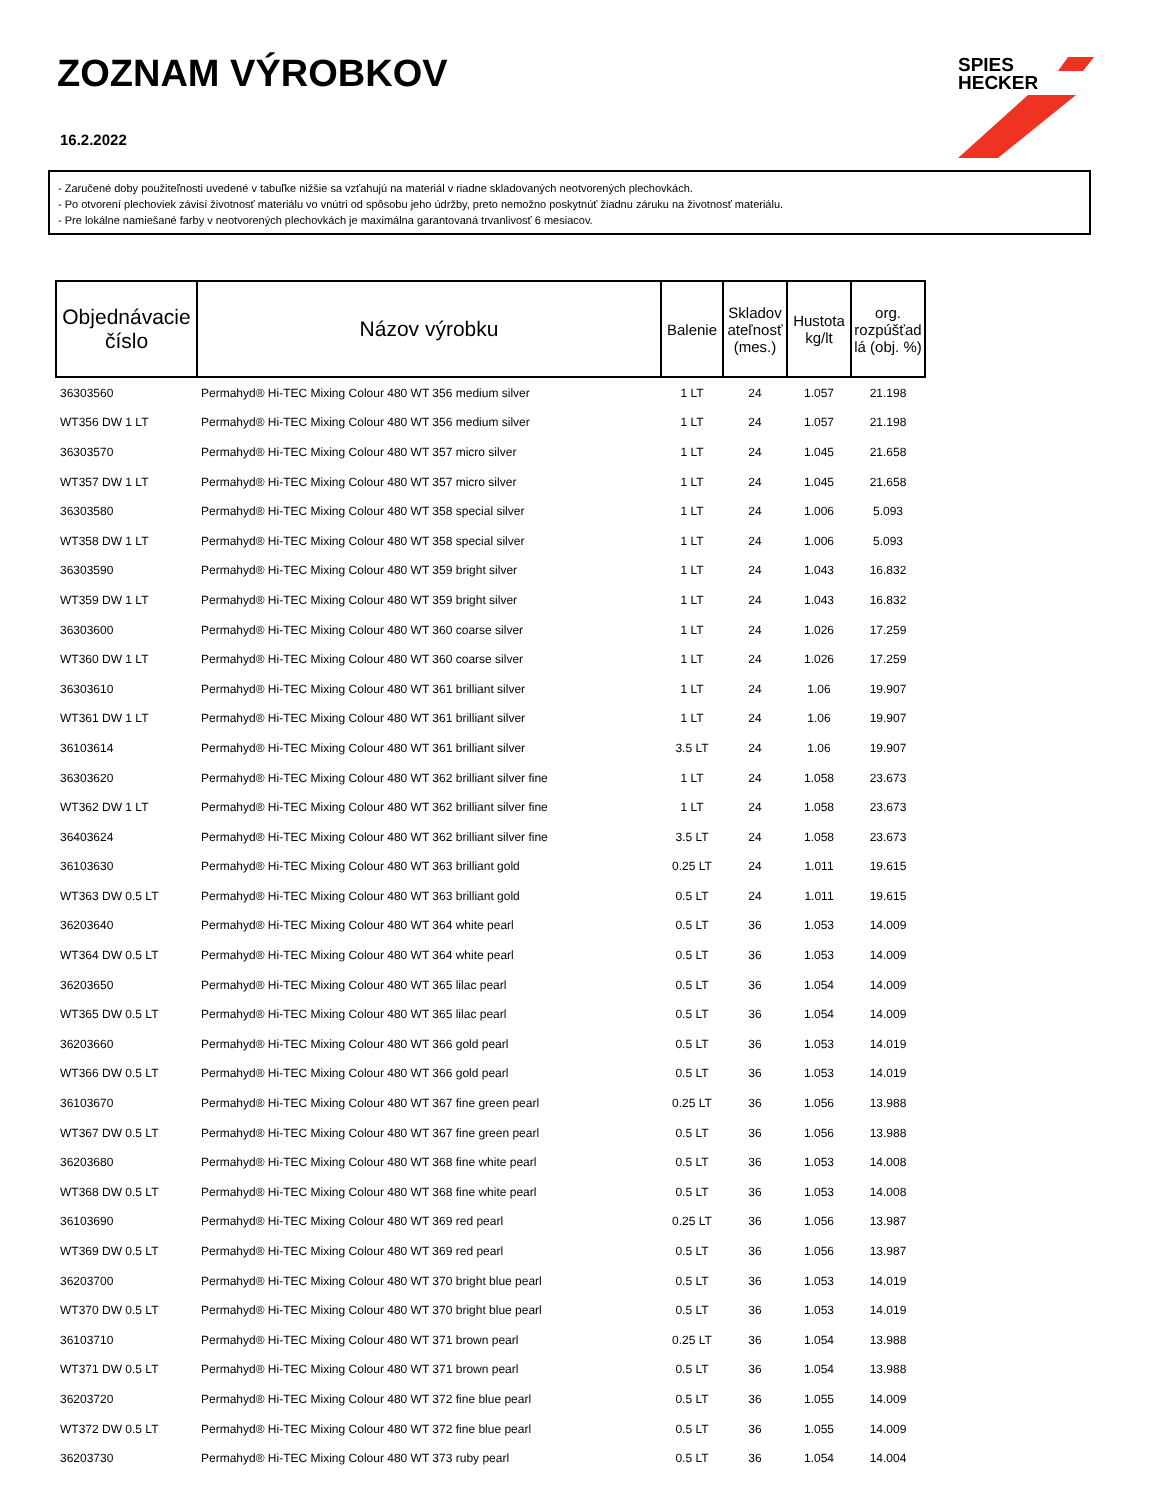ZOZNAM VÝROBKOV
16.2.2022
SPIES
HECKER
- Zaručené doby použiteľnosti uvedené v tabuľke nižšie sa vzťahujú na materiál v riadne skladovaných neotvorených plechovkách.
- Po otvorení plechoviek závisí životnosť materiálu vo vnútri od spôsobu jeho údržby, preto nemožno poskytnúť žiadnu záruku na životnosť materiálu.
- Pre lokálne namiešané farby v neotvorených plechovkách je maximálna garantovaná trvanlivosť 6 mesiacov.
| Objednávacie číslo | Názov výrobku | Balenie | Skladov ateľnosť (mes.) | Hustota kg/lt | org. rozpúšťad lá (obj. %) |
| --- | --- | --- | --- | --- | --- |
| 36303560 | Permahyd® Hi-TEC Mixing Colour 480 WT 356 medium silver | 1 LT | 24 | 1.057 | 21.198 |
| WT356 DW 1 LT | Permahyd® Hi-TEC Mixing Colour 480 WT 356 medium silver | 1 LT | 24 | 1.057 | 21.198 |
| 36303570 | Permahyd® Hi-TEC Mixing Colour 480 WT 357 micro silver | 1 LT | 24 | 1.045 | 21.658 |
| WT357 DW 1 LT | Permahyd® Hi-TEC Mixing Colour 480 WT 357 micro silver | 1 LT | 24 | 1.045 | 21.658 |
| 36303580 | Permahyd® Hi-TEC Mixing Colour 480 WT 358 special silver | 1 LT | 24 | 1.006 | 5.093 |
| WT358 DW 1 LT | Permahyd® Hi-TEC Mixing Colour 480 WT 358 special silver | 1 LT | 24 | 1.006 | 5.093 |
| 36303590 | Permahyd® Hi-TEC Mixing Colour 480 WT 359 bright silver | 1 LT | 24 | 1.043 | 16.832 |
| WT359 DW 1 LT | Permahyd® Hi-TEC Mixing Colour 480 WT 359 bright silver | 1 LT | 24 | 1.043 | 16.832 |
| 36303600 | Permahyd® Hi-TEC Mixing Colour 480 WT 360 coarse silver | 1 LT | 24 | 1.026 | 17.259 |
| WT360 DW 1 LT | Permahyd® Hi-TEC Mixing Colour 480 WT 360 coarse silver | 1 LT | 24 | 1.026 | 17.259 |
| 36303610 | Permahyd® Hi-TEC Mixing Colour 480 WT 361 brilliant silver | 1 LT | 24 | 1.06 | 19.907 |
| WT361 DW 1 LT | Permahyd® Hi-TEC Mixing Colour 480 WT 361 brilliant silver | 1 LT | 24 | 1.06 | 19.907 |
| 36103614 | Permahyd® Hi-TEC Mixing Colour 480 WT 361 brilliant silver | 3.5 LT | 24 | 1.06 | 19.907 |
| 36303620 | Permahyd® Hi-TEC Mixing Colour 480 WT 362 brilliant silver fine | 1 LT | 24 | 1.058 | 23.673 |
| WT362 DW 1 LT | Permahyd® Hi-TEC Mixing Colour 480 WT 362 brilliant silver fine | 1 LT | 24 | 1.058 | 23.673 |
| 36403624 | Permahyd® Hi-TEC Mixing Colour 480 WT 362 brilliant silver fine | 3.5 LT | 24 | 1.058 | 23.673 |
| 36103630 | Permahyd® Hi-TEC Mixing Colour 480 WT 363 brilliant gold | 0.25 LT | 24 | 1.011 | 19.615 |
| WT363 DW 0.5 LT | Permahyd® Hi-TEC Mixing Colour 480 WT 363 brilliant gold | 0.5 LT | 24 | 1.011 | 19.615 |
| 36203640 | Permahyd® Hi-TEC Mixing Colour 480 WT 364 white pearl | 0.5 LT | 36 | 1.053 | 14.009 |
| WT364 DW 0.5 LT | Permahyd® Hi-TEC Mixing Colour 480 WT 364 white pearl | 0.5 LT | 36 | 1.053 | 14.009 |
| 36203650 | Permahyd® Hi-TEC Mixing Colour 480 WT 365 lilac pearl | 0.5 LT | 36 | 1.054 | 14.009 |
| WT365 DW 0.5 LT | Permahyd® Hi-TEC Mixing Colour 480 WT 365 lilac pearl | 0.5 LT | 36 | 1.054 | 14.009 |
| 36203660 | Permahyd® Hi-TEC Mixing Colour 480 WT 366 gold pearl | 0.5 LT | 36 | 1.053 | 14.019 |
| WT366 DW 0.5 LT | Permahyd® Hi-TEC Mixing Colour 480 WT 366 gold pearl | 0.5 LT | 36 | 1.053 | 14.019 |
| 36103670 | Permahyd® Hi-TEC Mixing Colour 480 WT 367 fine green pearl | 0.25 LT | 36 | 1.056 | 13.988 |
| WT367 DW 0.5 LT | Permahyd® Hi-TEC Mixing Colour 480 WT 367 fine green pearl | 0.5 LT | 36 | 1.056 | 13.988 |
| 36203680 | Permahyd® Hi-TEC Mixing Colour 480 WT 368 fine white pearl | 0.5 LT | 36 | 1.053 | 14.008 |
| WT368 DW 0.5 LT | Permahyd® Hi-TEC Mixing Colour 480 WT 368 fine white pearl | 0.5 LT | 36 | 1.053 | 14.008 |
| 36103690 | Permahyd® Hi-TEC Mixing Colour 480 WT 369 red pearl | 0.25 LT | 36 | 1.056 | 13.987 |
| WT369 DW 0.5 LT | Permahyd® Hi-TEC Mixing Colour 480 WT 369 red pearl | 0.5 LT | 36 | 1.056 | 13.987 |
| 36203700 | Permahyd® Hi-TEC Mixing Colour 480 WT 370 bright blue pearl | 0.5 LT | 36 | 1.053 | 14.019 |
| WT370 DW 0.5 LT | Permahyd® Hi-TEC Mixing Colour 480 WT 370 bright blue pearl | 0.5 LT | 36 | 1.053 | 14.019 |
| 36103710 | Permahyd® Hi-TEC Mixing Colour 480 WT 371 brown pearl | 0.25 LT | 36 | 1.054 | 13.988 |
| WT371 DW 0.5 LT | Permahyd® Hi-TEC Mixing Colour 480 WT 371 brown pearl | 0.5 LT | 36 | 1.054 | 13.988 |
| 36203720 | Permahyd® Hi-TEC Mixing Colour 480 WT 372 fine blue pearl | 0.5 LT | 36 | 1.055 | 14.009 |
| WT372 DW 0.5 LT | Permahyd® Hi-TEC Mixing Colour 480 WT 372 fine blue pearl | 0.5 LT | 36 | 1.055 | 14.009 |
| 36203730 | Permahyd® Hi-TEC Mixing Colour 480 WT 373 ruby pearl | 0.5 LT | 36 | 1.054 | 14.004 |